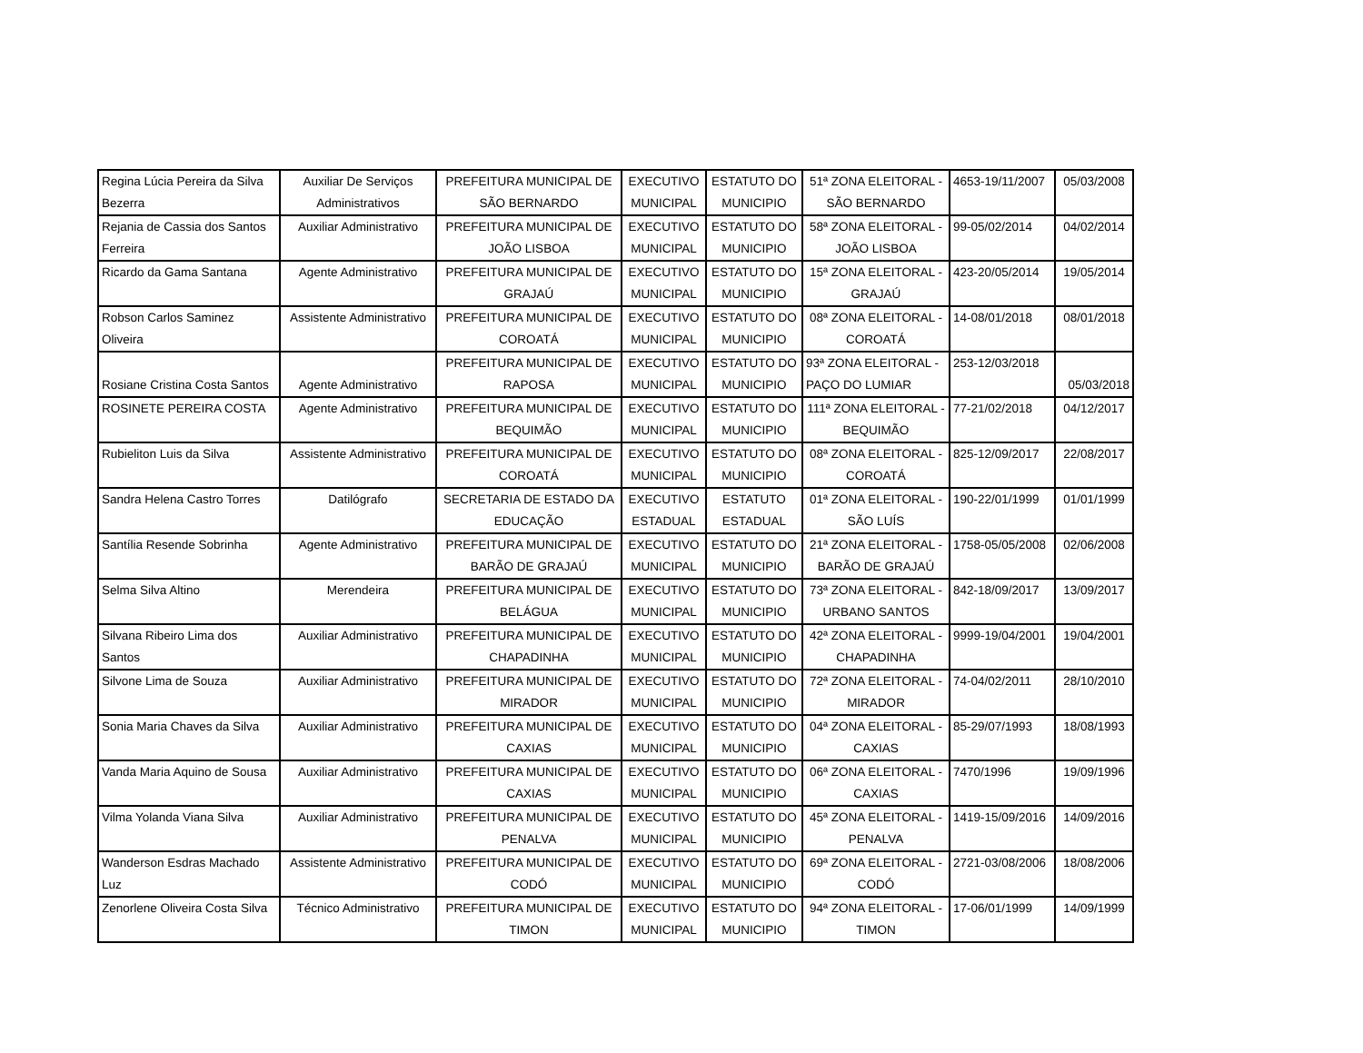| Regina Lúcia Pereira da Silva Bezerra | Auxiliar De Serviços Administrativos | PREFEITURA MUNICIPAL DE SÃO BERNARDO | EXECUTIVO MUNICIPAL | ESTATUTO DO MUNICIPIO | 51ª ZONA ELEITORAL - SÃO BERNARDO | 4653-19/11/2007 | 05/03/2008 |
| Rejania de Cassia dos Santos Ferreira | Auxiliar Administrativo | PREFEITURA MUNICIPAL DE JOÃO LISBOA | EXECUTIVO MUNICIPAL | ESTATUTO DO MUNICIPIO | 58ª ZONA ELEITORAL - JOÃO LISBOA | 99-05/02/2014 | 04/02/2014 |
| Ricardo da Gama Santana | Agente Administrativo | PREFEITURA MUNICIPAL DE GRAJAÚ | EXECUTIVO MUNICIPAL | ESTATUTO DO MUNICIPIO | 15ª ZONA ELEITORAL - GRAJAÚ | 423-20/05/2014 | 19/05/2014 |
| Robson Carlos Saminez Oliveira | Assistente Administrativo | PREFEITURA MUNICIPAL DE COROATÁ | EXECUTIVO MUNICIPAL | ESTATUTO DO MUNICIPIO | 08ª ZONA ELEITORAL - COROATÁ | 14-08/01/2018 | 08/01/2018 |
| Rosiane Cristina Costa Santos | Agente Administrativo | PREFEITURA MUNICIPAL DE RAPOSA | EXECUTIVO MUNICIPAL | ESTATUTO DO MUNICIPIO | 93ª ZONA ELEITORAL - PAÇO DO LUMIAR | 253-12/03/2018 | 05/03/2018 |
| ROSINETE PEREIRA COSTA | Agente Administrativo | PREFEITURA MUNICIPAL DE BEQUIMÃO | EXECUTIVO MUNICIPAL | ESTATUTO DO MUNICIPIO | 111ª ZONA ELEITORAL - BEQUIMÃO | 77-21/02/2018 | 04/12/2017 |
| Rubieliton Luis da Silva | Assistente Administrativo | PREFEITURA MUNICIPAL DE COROATÁ | EXECUTIVO MUNICIPAL | ESTATUTO DO MUNICIPIO | 08ª ZONA ELEITORAL - COROATÁ | 825-12/09/2017 | 22/08/2017 |
| Sandra Helena Castro Torres | Datilógrafo | SECRETARIA DE ESTADO DA EDUCAÇÃO | EXECUTIVO ESTADUAL | ESTATUTO ESTADUAL | 01ª ZONA ELEITORAL - SÃO LUÍS | 190-22/01/1999 | 01/01/1999 |
| Santília Resende Sobrinha | Agente Administrativo | PREFEITURA MUNICIPAL DE BARÃO DE GRAJAÚ | EXECUTIVO MUNICIPAL | ESTATUTO DO MUNICIPIO | 21ª ZONA ELEITORAL - BARÃO DE GRAJAÚ | 1758-05/05/2008 | 02/06/2008 |
| Selma Silva Altino | Merendeira | PREFEITURA MUNICIPAL DE BELÁGUA | EXECUTIVO MUNICIPAL | ESTATUTO DO MUNICIPIO | 73ª ZONA ELEITORAL - URBANO SANTOS | 842-18/09/2017 | 13/09/2017 |
| Silvana Ribeiro Lima dos Santos | Auxiliar Administrativo | PREFEITURA MUNICIPAL DE CHAPADINHA | EXECUTIVO MUNICIPAL | ESTATUTO DO MUNICIPIO | 42ª ZONA ELEITORAL - CHAPADINHA | 9999-19/04/2001 | 19/04/2001 |
| Silvone Lima de Souza | Auxiliar Administrativo | PREFEITURA MUNICIPAL DE MIRADOR | EXECUTIVO MUNICIPAL | ESTATUTO DO MUNICIPIO | 72ª ZONA ELEITORAL - MIRADOR | 74-04/02/2011 | 28/10/2010 |
| Sonia Maria Chaves da Silva | Auxiliar Administrativo | PREFEITURA MUNICIPAL DE CAXIAS | EXECUTIVO MUNICIPAL | ESTATUTO DO MUNICIPIO | 04ª ZONA ELEITORAL - CAXIAS | 85-29/07/1993 | 18/08/1993 |
| Vanda Maria Aquino de Sousa | Auxiliar Administrativo | PREFEITURA MUNICIPAL DE CAXIAS | EXECUTIVO MUNICIPAL | ESTATUTO DO MUNICIPIO | 06ª ZONA ELEITORAL - CAXIAS | 7470/1996 | 19/09/1996 |
| Vilma Yolanda Viana Silva | Auxiliar Administrativo | PREFEITURA MUNICIPAL DE PENALVA | EXECUTIVO MUNICIPAL | ESTATUTO DO MUNICIPIO | 45ª ZONA ELEITORAL - PENALVA | 1419-15/09/2016 | 14/09/2016 |
| Wanderson Esdras Machado Luz | Assistente Administrativo | PREFEITURA MUNICIPAL DE CODÓ | EXECUTIVO MUNICIPAL | ESTATUTO DO MUNICIPIO | 69ª ZONA ELEITORAL - CODÓ | 2721-03/08/2006 | 18/08/2006 |
| Zenorlene Oliveira Costa Silva | Técnico Administrativo | PREFEITURA MUNICIPAL DE TIMON | EXECUTIVO MUNICIPAL | ESTATUTO DO MUNICIPIO | 94ª ZONA ELEITORAL - TIMON | 17-06/01/1999 | 14/09/1999 |